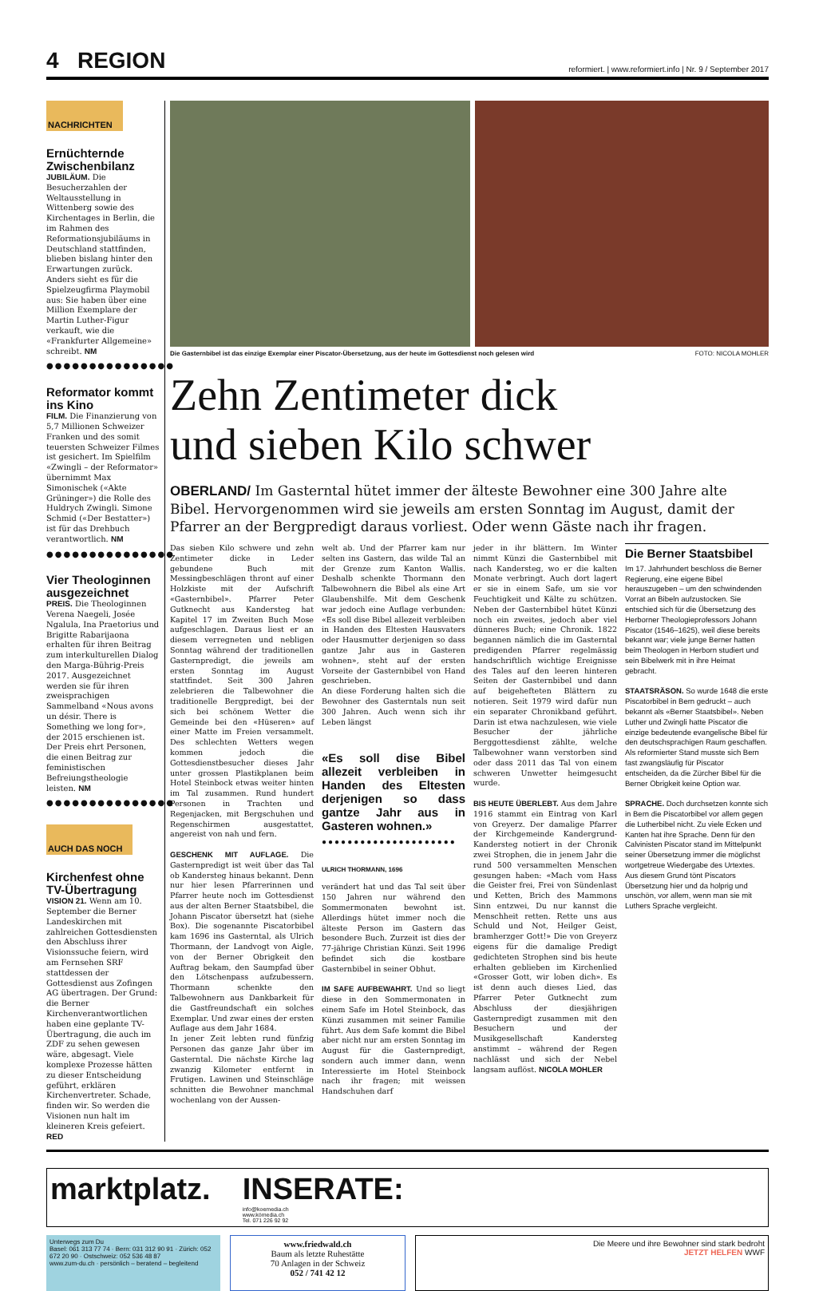4 REGION
reformiert. | www.reformiert.info | Nr. 9 / September 2017
NACHRICHTEN
Ernüchternde Zwischenbilanz
JUBILÄUM. Die Besucherzahlen der Weltausstellung in Wittenberg sowie des Kirchentages in Berlin, die im Rahmen des Reformationsjubiläums in Deutschland stattfinden, blieben bislang hinter den Erwartungen zurück. Anders sieht es für die Spielzeugfirma Playmobil aus: Sie haben über eine Million Exemplare der Martin Luther-Figur verkauft, wie die «Frankfurter Allgemeine» schreibt. NM
●●●●●●●●●●●●●●●
Reformator kommt ins Kino
FILM. Die Finanzierung von 5,7 Millionen Schweizer Franken und des somit teuersten Schweizer Filmes ist gesichert. Im Spielfilm «Zwingli – der Reformator» übernimmt Max Simonischek («Akte Grüninger») die Rolle des Huldrych Zwingli. Simone Schmid («Der Bestatter») ist für das Drehbuch verantwortlich. NM
●●●●●●●●●●●●●●●
Vier Theologinnen ausgezeichnet
PREIS. Die Theologinnen Verena Naegeli, Josée Ngalula, Ina Praetorius und Brigitte Rabarijaona erhalten für ihren Beitrag zum interkulturellen Dialog den Marga-Bührig-Preis 2017. Ausgezeichnet werden sie für ihren zweisprachigen Sammelband «Nous avons un désir. There is Something we long for», der 2015 erschienen ist. Der Preis ehrt Personen, die einen Beitrag zur feministischen Befreiungstheologie leisten. NM
●●●●●●●●●●●●●●●
AUCH DAS NOCH
Kirchenfest ohne TV-Übertragung
VISION 21. Wenn am 10. September die Berner Landeskirchen mit zahlreichen Gottesdiensten den Abschluss ihrer Visionssuche feiern, wird am Fernsehen SRF stattdessen der Gottesdienst aus Zofingen AG übertragen. Der Grund: die Berner Kirchenverantwortlichen haben eine geplante TV-Übertragung, die auch im ZDF zu sehen gewesen wäre, abgesagt. Viele komplexe Prozesse hätten zu dieser Entscheidung geführt, erklären Kirchenvertreter. Schade, finden wir. So werden die Visionen nun halt im kleineren Kreis gefeiert. RED
Die Gasternbibel ist das einzige Exemplar einer Piscator-Übersetzung, aus der heute im Gottesdienst noch gelesen wird FOTO: NICOLA MOHLER
Zehn Zentimeter dick
und sieben Kilo schwer
OBERLAND/ Im Gasterntal hütet immer der älteste Bewohner eine 300 Jahre alte Bibel. Hervorgenommen wird sie jeweils am ersten Sonntag im August, damit der Pfarrer an der Bergpredigt daraus vorliest. Oder wenn Gäste nach ihr fragen.
Das sieben Kilo schwere und zehn Zentimeter dicke in Leder gebundene Buch mit Messingbeschlägen thront auf einer Holzkiste mit der Aufschrift «Gasternbibel». Pfarrer Peter Gutknecht aus Kandersteg hat Kapitel 17 im Zweiten Buch Mose aufgeschlagen. Daraus liest er an diesem verregneten und nebligen Sonntag während der traditionellen Gasternpredigt, die jeweils am ersten Sonntag im August stattfindet. Seit 300 Jahren zelebrieren die Talbewohner die traditionelle Bergpredigt, bei der sich bei schönem Wetter die Gemeinde bei den «Hüseren» auf einer Matte im Freien versammelt. Des schlechten Wetters wegen kommen jedoch die Gottesdienstbesucher dieses Jahr unter grossen Plastikplanen beim Hotel Steinbock etwas weiter hinten im Tal zusammen. Rund hundert Personen in Trachten und Regenjacken, mit Bergschuhen und Regenschirmen ausgestattet, angereist von nah und fern.
GESCHENK MIT AUFLAGE. Die Gasternpredigt ist weit über das Tal ob Kandersteg hinaus bekannt. Denn nur hier lesen Pfarrerinnen und Pfarrer heute noch im Gottesdienst aus der alten Berner Staatsbibel, die Johann Piscator übersetzt hat (siehe Box). Die sogenannte Piscatorbibel kam 1696 ins Gasterntal, als Ulrich Thormann, der Landvogt von Aigle, von der Berner Obrigkeit den Auftrag bekam, den Saumpfad über den Lötschenpass aufzubessern. Thormann schenkte den Talbewohnern aus Dankbarkeit für die Gastfreundschaft ein solches Exemplar. Und zwar eines der ersten Auflage aus dem Jahr 1684.
In jener Zeit lebten rund fünfzig Personen das ganze Jahr über im Gasterntal. Die nächste Kirche lag zwanzig Kilometer entfernt in Frutigen. Lawinen und Steinschläge schnitten die Bewohner manchmal wochenlang von der Aussen-
welt ab. Und der Pfarrer kam nur selten ins Gastern, das wilde Tal an der Grenze zum Kanton Wallis. Deshalb schenkte Thormann den Talbewohnern die Bibel als eine Art Glaubenshilfe. Mit dem Geschenk war jedoch eine Auflage verbunden: «Es soll dise Bibel allezeit verbleiben in Handen des Eltesten Hausvaters oder Hausmutter derjenigen so dass gantze Jahr aus in Gasteren wohnen», steht auf der ersten Vorseite der Gasternbibel von Hand geschrieben.
An diese Forderung halten sich die Bewohner des Gasterntals nun seit 300 Jahren. Auch wenn sich ihr Leben längst
«Es soll dise Bibel allezeit verbleiben in Handen des Eltesten derjenigen so dass gantze Jahr aus in Gasteren wohnen.»
●●●●●●●●●●●●●●●●●●●●●
ULRICH THORMANN, 1696
verändert hat und das Tal seit über 150 Jahren nur während den Sommermonaten bewohnt ist. Allerdings hütet immer noch die älteste Person im Gastern das besondere Buch. Zurzeit ist dies der 77-jährige Christian Künzi. Seit 1996 befindet sich die kostbare Gasternbibel in seiner Obhut.
IM SAFE AUFBEWAHRT. Und so liegt diese in den Sommermonaten in einem Safe im Hotel Steinbock, das Künzi zusammen mit seiner Familie führt. Aus dem Safe kommt die Bibel aber nicht nur am ersten Sonntag im August für die Gasternpredigt, sondern auch immer dann, wenn Interessierte im Hotel Steinbock nach ihr fragen; mit weissen Handschuhen darf
jeder in ihr blättern. Im Winter nimmt Künzi die Gasternbibel mit nach Kandersteg, wo er die kalten Monate verbringt. Auch dort lagert er sie in einem Safe, um sie vor Feuchtigkeit und Kälte zu schützen. Neben der Gasternbibel hütet Künzi noch ein zweites, jedoch aber viel dünneres Buch; eine Chronik. 1822 begannen nämlich die im Gasterntal predigenden Pfarrer regelmässig handschriftlich wichtige Ereignisse des Tales auf den leeren hinteren Seiten der Gasternbibel und dann auf beigehefteten Blättern zu notieren. Seit 1979 wird dafür nun ein separater Chronikband geführt. Darin ist etwa nachzulesen, wie viele Besucher der jährliche Berggottesdienst zählte, welche Talbewohner wann verstorben sind oder dass 2011 das Tal von einem schweren Unwetter heimgesucht wurde.
BIS HEUTE ÜBERLEBT. Aus dem Jahre 1916 stammt ein Eintrag von Karl von Greyerz. Der damalige Pfarrer der Kirchgemeinde Kandergrund-Kandersteg notiert in der Chronik zwei Strophen, die in jenem Jahr die rund 500 versammelten Menschen gesungen haben: «Mach vom Hass die Geister frei, Frei von Sündenlast und Ketten, Brich des Mammons Sinn entzwei, Du nur kannst die Menschheit retten. Rette uns aus Schuld und Not, Heilger Geist, bramherzger Gott!» Die von Greyerz eigens für die damalige Predigt gedichteten Strophen sind bis heute erhalten geblieben im Kirchenlied «Grosser Gott, wir loben dich». Es ist denn auch dieses Lied, das Pfarrer Peter Gutknecht zum Abschluss der diesjährigen Gasternpredigt zusammen mit den Besuchern und der Musikgesellschaft Kandersteg anstimmt – während der Regen nachlässt und sich der Nebel langsam auflöst. NICOLA MOHLER
Die Berner Staatsbibel
Im 17. Jahrhundert beschloss die Berner Regierung, eine eigene Bibel herauszugeben – um den schwindenden Vorrat an Bibeln aufzustocken. Sie entschied sich für die Übersetzung des Herborner Theologieprofessors Johann Piscator (1546–1625), weil diese bereits bekannt war; viele junge Berner hatten beim Theologen in Herborn studiert und sein Bibelwerk mit in ihre Heimat gebracht.
STAATSRÄSON. So wurde 1648 die erste Piscatorbibel in Bern gedruckt – auch bekannt als «Berner Staatsbibel». Neben Luther und Zwingli hatte Piscator die einzige bedeutende evangelische Bibel für den deutschsprachigen Raum geschaffen. Als reformierter Stand musste sich Bern fast zwangsläufig für Piscator entscheiden, da die Zürcher Bibel für die Berner Obrigkeit keine Option war.
SPRACHE. Doch durchsetzen konnte sich in Bern die Piscatorbibel vor allem gegen die Lutherbibel nicht. Zu viele Ecken und Kanten hat ihre Sprache. Denn für den Calvinisten Piscator stand im Mittelpunkt seiner Übersetzung immer die möglichst wortgetreue Wiedergabe des Urtextes. Aus diesem Grund tönt Piscators Übersetzung hier und da holprig und unschön, vor allem, wenn man sie mit Luthers Sprache vergleicht.
marktplatz. INSERATE:
info@koemedia.ch
www.kömedia.ch
Tel. 071 226 92 92
Unterwegs zum Du
Basel: 061 313 77 74 · Bern: 031 312 90 91 · Zürich: 052 672 20 90 · Ostschweiz: 052 536 48 87
www.zum-du.ch · persönlich – beratend – begleitend
www.friedwald.ch
Baum als letzte Ruhestätte
70 Anlagen in der Schweiz
052 / 741 42 12
Die Meere und ihre Bewohner sind stark bedroht
JETZT HELFEN WWF